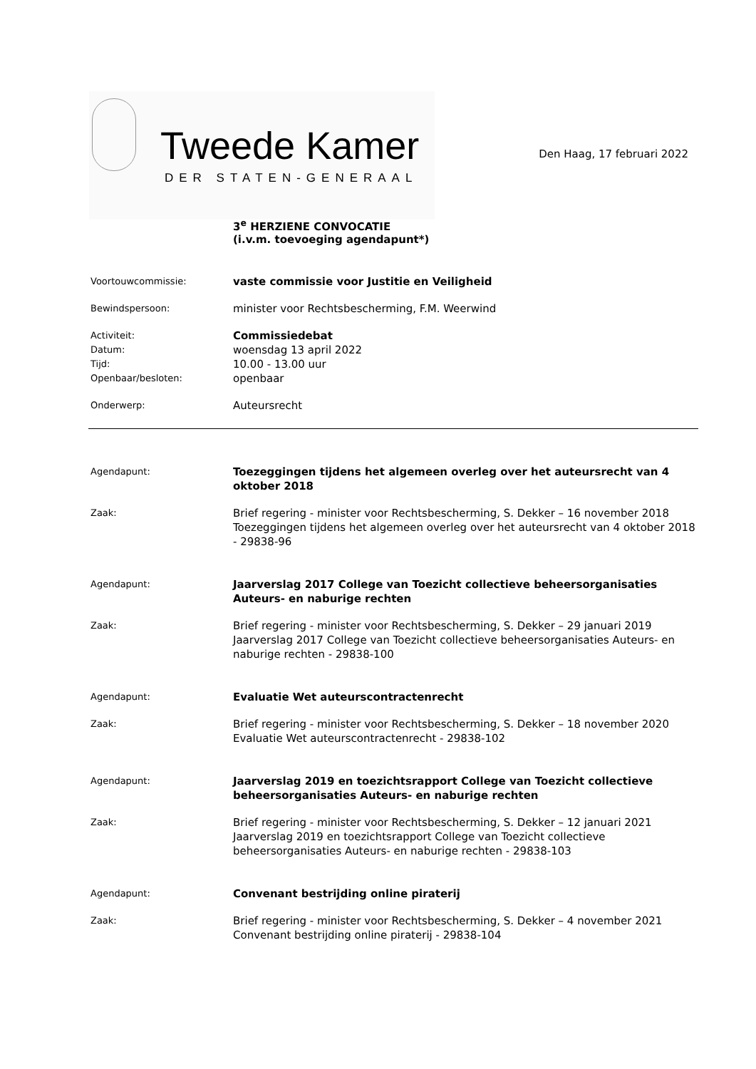Tweede Kamer
DER STATEN-GENERAAL
Den Haag, 17 februari 2022
3<sup>e</sup> HERZIENE CONVOCATIE
(i.v.m. toevoeging agendapunt*)
Voortouwcommissie:
vaste commissie voor Justitie en Veiligheid
Bewindspersoon:
minister voor Rechtsbescherming, F.M. Weerwind
Activiteit:
Commissiedebat
Datum:
woensdag 13 april 2022
Tijd:
10.00 - 13.00 uur
Openbaar/besloten:
openbaar
Onderwerp:
Auteursrecht
Agendapunt:
Toezeggingen tijdens het algemeen overleg over het auteursrecht van 4 oktober 2018
Zaak:
Brief regering - minister voor Rechtsbescherming, S. Dekker – 16 november 2018
Toezeggingen tijdens het algemeen overleg over het auteursrecht van 4 oktober 2018 - 29838-96
Agendapunt:
Jaarverslag 2017 College van Toezicht collectieve beheersorganisaties Auteurs- en naburige rechten
Zaak:
Brief regering - minister voor Rechtsbescherming, S. Dekker – 29 januari 2019
Jaarverslag 2017 College van Toezicht collectieve beheersorganisaties Auteurs- en naburige rechten - 29838-100
Agendapunt:
Evaluatie Wet auteurscontractenrecht
Zaak:
Brief regering - minister voor Rechtsbescherming, S. Dekker – 18 november 2020
Evaluatie Wet auteurscontractenrecht - 29838-102
Agendapunt:
Jaarverslag 2019 en toezichtsrapport College van Toezicht collectieve beheersorganisaties Auteurs- en naburige rechten
Zaak:
Brief regering - minister voor Rechtsbescherming, S. Dekker – 12 januari 2021
Jaarverslag 2019 en toezichtsrapport College van Toezicht collectieve beheersorganisaties Auteurs- en naburige rechten - 29838-103
Agendapunt:
Convenant bestrijding online piraterij
Zaak:
Brief regering - minister voor Rechtsbescherming, S. Dekker – 4 november 2021
Convenant bestrijding online piraterij - 29838-104